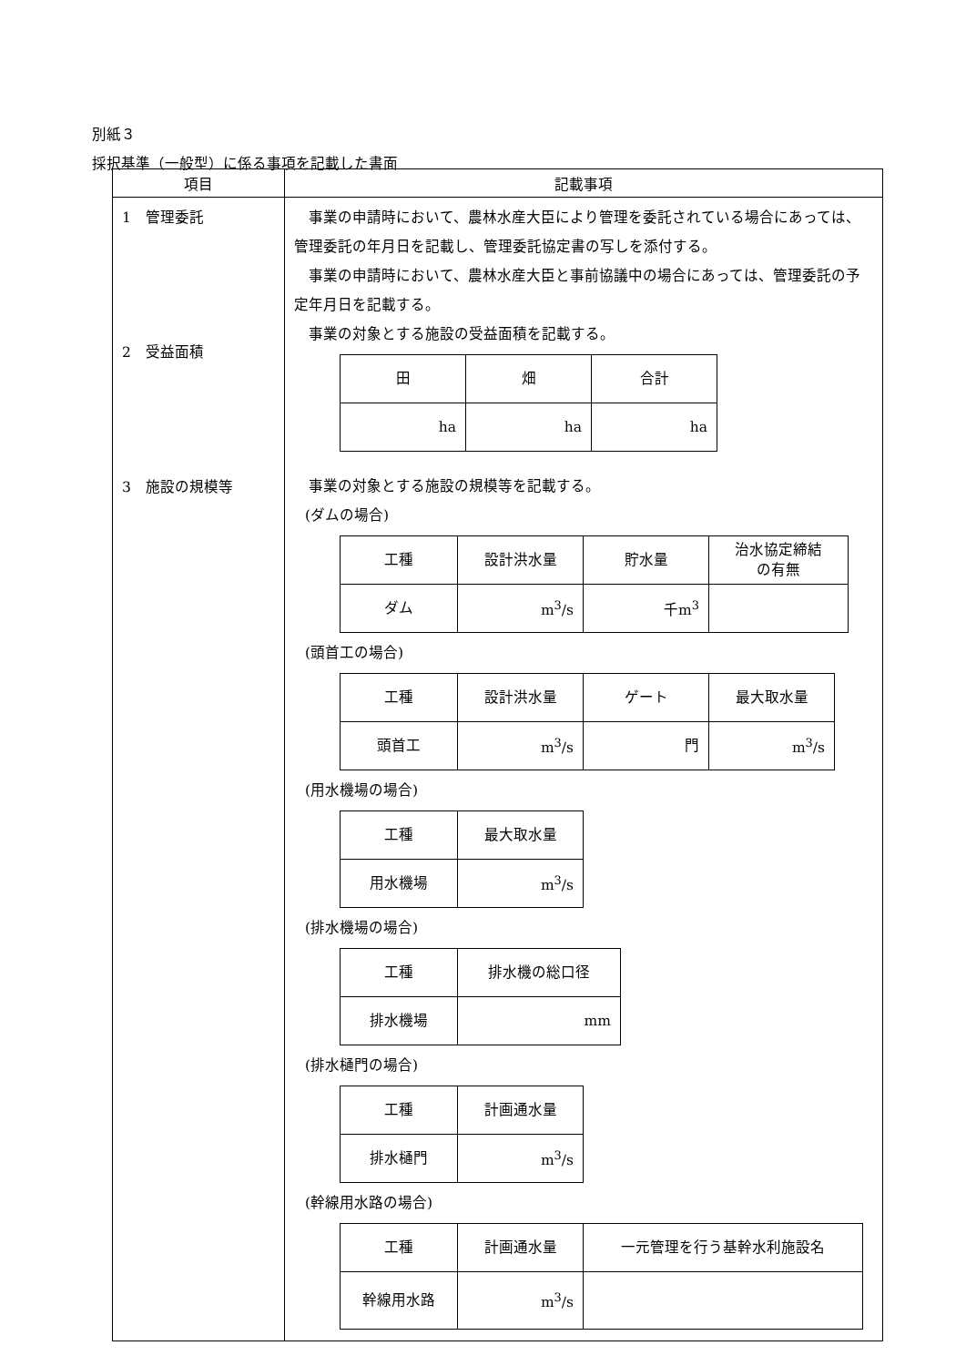別紙３
採択基準（一般型）に係る事項を記載した書面
| 項目 | 記載事項 |
| --- | --- |
| 1 管理委託 2 受益面積 3 施設の規模等 | 事業の申請時において、農林水産大臣により管理を委託されている場合にあっては、管理委託の年月日を記載し、管理委託協定書の写しを添付する。 事業の申請時において、農林水産大臣と事前協議中の場合にあっては、管理委託の予定年月日を記載する。 事業の対象とする施設の受益面積を記載する。 / 田 / 畑 / 合計 / / ha / ha / ha / 事業の対象とする施設の規模等を記載する。 (ダムの場合) / 工種 / 設計洪水量 / 貯水量 / 治水協定締結 の有無 / / ダム / m<sup>3</sup>/s / 千m<sup>3</sup> / / (頭首工の場合) / 工種 / 設計洪水量 / ゲート / 最大取水量 / / 頭首工 / m<sup>3</sup>/s / 門 / m<sup>3</sup>/s / (用水機場の場合) / 工種 / 最大取水量 / / 用水機場 / m<sup>3</sup>/s / (排水機場の場合) / 工種 / 排水機の総口径 / / 排水機場 / mm / (排水樋門の場合) / 工種 / 計画通水量 / / 排水樋門 / m<sup>3</sup>/s / (幹線用水路の場合) / 工種 / 計画通水量 / 一元管理を行う基幹水利施設名 / / 幹線用水路 / m<sup>3</sup>/s / / |